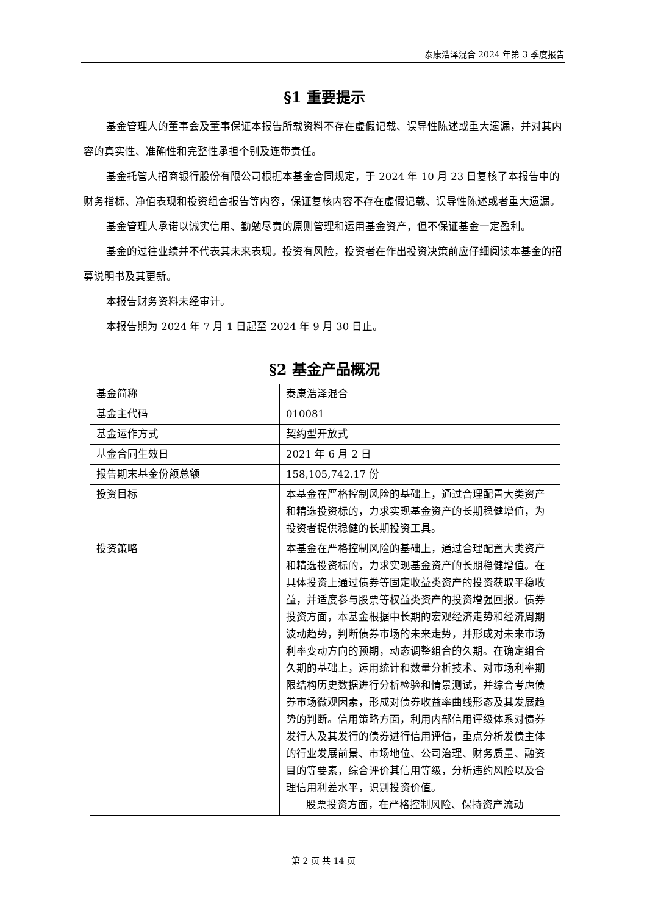泰康浩泽混合 2024 年第 3 季度报告
§1 重要提示
基金管理人的董事会及董事保证本报告所载资料不存在虚假记载、误导性陈述或重大遗漏，并对其内容的真实性、准确性和完整性承担个别及连带责任。
基金托管人招商银行股份有限公司根据本基金合同规定，于 2024 年 10 月 23 日复核了本报告中的财务指标、净值表现和投资组合报告等内容，保证复核内容不存在虚假记载、误导性陈述或者重大遗漏。
基金管理人承诺以诚实信用、勤勉尽责的原则管理和运用基金资产，但不保证基金一定盈利。
基金的过往业绩并不代表其未来表现。投资有风险，投资者在作出投资决策前应仔细阅读本基金的招募说明书及其更新。
本报告财务资料未经审计。
本报告期为 2024 年 7 月 1 日起至 2024 年 9 月 30 日止。
§2 基金产品概况
| 基金简称 | 泰康浩泽混合 |
| 基金主代码 | 010081 |
| 基金运作方式 | 契约型开放式 |
| 基金合同生效日 | 2021 年 6 月 2 日 |
| 报告期末基金份额总额 | 158,105,742.17 份 |
| 投资目标 | 本基金在严格控制风险的基础上，通过合理配置大类资产和精选投资标的，力求实现基金资产的长期稳健增值，为投资者提供稳健的长期投资工具。 |
| 投资策略 | 本基金在严格控制风险的基础上，通过合理配置大类资产和精选投资标的，力求实现基金资产的长期稳健增值。在具体投资上通过债券等固定收益类资产的投资获取平稳收益，并适度参与股票等权益类资产的投资增强回报。债券投资方面，本基金根据中长期的宏观经济走势和经济周期波动趋势，判断债券市场的未来走势，并形成对未来市场利率变动方向的预期，动态调整组合的久期。在确定组合久期的基础上，运用统计和数量分析技术、对市场利率期限结构历史数据进行分析检验和情景测试，并综合考虑债券市场微观因素，形成对债券收益率曲线形态及其发展趋势的判断。信用策略方面，利用内部信用评级体系对债券发行人及其发行的债券进行信用评估，重点分析发债主体的行业发展前景、市场地位、公司治理、财务质量、融资目的等要素，综合评价其信用等级，分析违约风险以及合理信用利差水平，识别投资价值。 股票投资方面，在严格控制风险、保持资产流动 |
第 2 页 共 14 页